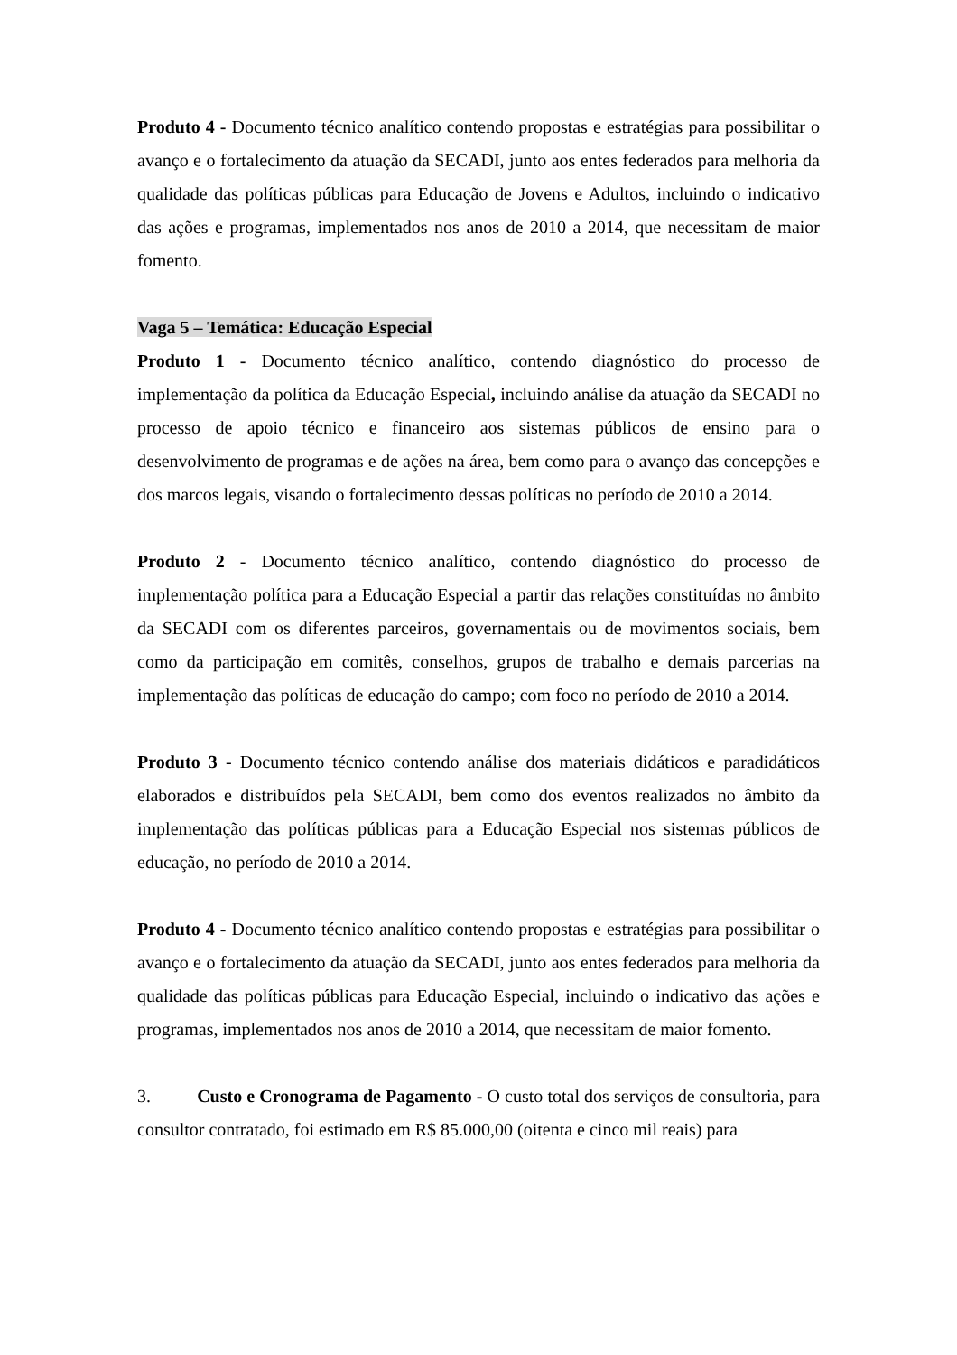Produto 4 - Documento técnico analítico contendo propostas e estratégias para possibilitar o avanço e o fortalecimento da atuação da SECADI, junto aos entes federados para melhoria da qualidade das políticas públicas para Educação de Jovens e Adultos, incluindo o indicativo das ações e programas, implementados nos anos de 2010 a 2014, que necessitam de maior fomento.
Vaga 5 – Temática: Educação Especial
Produto 1 - Documento técnico analítico, contendo diagnóstico do processo de implementação da política da Educação Especial, incluindo análise da atuação da SECADI no processo de apoio técnico e financeiro aos sistemas públicos de ensino para o desenvolvimento de programas e de ações na área, bem como para o avanço das concepções e dos marcos legais, visando o fortalecimento dessas políticas no período de 2010 a 2014.
Produto 2 - Documento técnico analítico, contendo diagnóstico do processo de implementação política para a Educação Especial a partir das relações constituídas no âmbito da SECADI com os diferentes parceiros, governamentais ou de movimentos sociais, bem como da participação em comitês, conselhos, grupos de trabalho e demais parcerias na implementação das políticas de educação do campo; com foco no período de 2010 a 2014.
Produto 3 - Documento técnico contendo análise dos materiais didáticos e paradidáticos elaborados e distribuídos pela SECADI, bem como dos eventos realizados no âmbito da implementação das políticas públicas para a Educação Especial nos sistemas públicos de educação, no período de 2010 a 2014.
Produto 4 - Documento técnico analítico contendo propostas e estratégias para possibilitar o avanço e o fortalecimento da atuação da SECADI, junto aos entes federados para melhoria da qualidade das políticas públicas para Educação Especial, incluindo o indicativo das ações e programas, implementados nos anos de 2010 a 2014, que necessitam de maior fomento.
3. Custo e Cronograma de Pagamento - O custo total dos serviços de consultoria, para consultor contratado, foi estimado em R$ 85.000,00 (oitenta e cinco mil reais) para